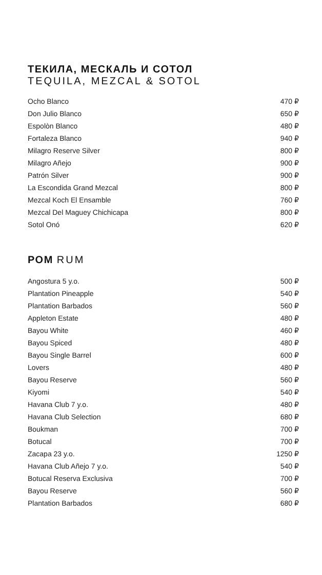ТЕКИЛА, МЕСКАЛЬ И СОТОЛ
TEQUILA, MEZCAL & SOTOL
| Ocho Blanco | 470 ₽ |
| Don Julio Blanco | 650 ₽ |
| Espolòn Blanco | 480 ₽ |
| Fortaleza Blanco | 940 ₽ |
| Milagro Reserve Silver | 800 ₽ |
| Milagro Añejo | 900 ₽ |
| Patrón Silver | 900 ₽ |
| La Escondida Grand Mezcal | 800 ₽ |
| Mezcal Koch El Ensamble | 760 ₽ |
| Mezcal Del Maguey Chichicapa | 800 ₽ |
| Sotol Onó | 620 ₽ |
РОМ RUM
| Angostura 5 y.o. | 500 ₽ |
| Plantation Pineapple | 540 ₽ |
| Plantation Barbados | 560 ₽ |
| Appleton Estate | 480 ₽ |
| Bayou White | 460 ₽ |
| Bayou Spiced | 480 ₽ |
| Bayou Single Barrel | 600 ₽ |
| Lovers | 480 ₽ |
| Bayou Reserve | 560 ₽ |
| Kiyomi | 540 ₽ |
| Havana Club 7 y.o. | 480 ₽ |
| Havana Club Selection | 680 ₽ |
| Boukman | 700 ₽ |
| Botucal | 700 ₽ |
| Zacapa 23 y.o. | 1250 ₽ |
| Havana Club Añejo 7 y.o. | 540 ₽ |
| Botucal Reserva Exclusiva | 700 ₽ |
| Bayou Reserve | 560 ₽ |
| Plantation Barbados | 680 ₽ |